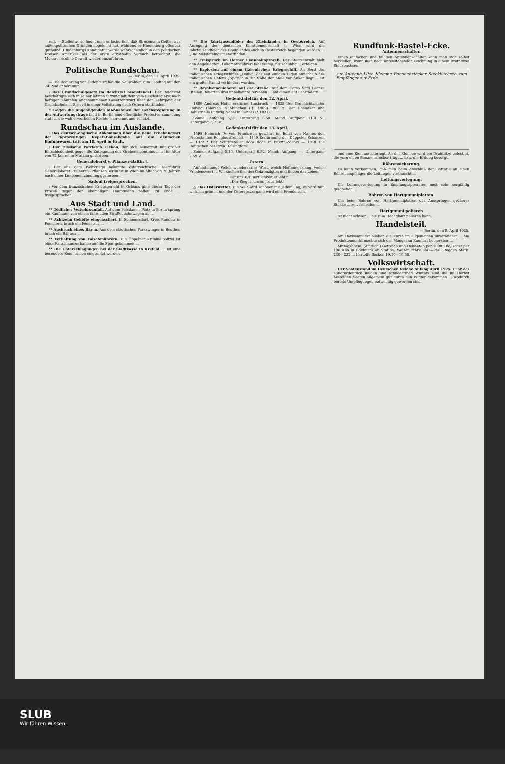reit. — Stellenweise findet man es lächerlich, daß Stresemann Geßler aus außenpolitischen Gründen abgelehnt hat, während er Hindenburg offenbar gutheiße. Hindenburgs Kandidatur werde wahrscheinlich in den politischen Kreisen Amerikas als der erste ernsthafte Versuch betrachtet, die Monarchie ohne Gewalt wieder einzuführen.
Politische Rundschau.
— Berlin, den 11. April 1925.
— Die Regierung von Oldenburg hat die Neuwahlen zum Landtag auf den 24. Mai anberaumt.
: Das Grundschulgesetz im Reichsrat beanstandet. Der Reichsrat beschäftigte sich in seiner letzten Sitzung mit dem vom Reichstag erst nach heftigen Kämpfen angenommenen Gesetzentwurf über den Lehrgang der Grundschule ... Sie soll in einer Vollsitzung nach Ostern stattfinden.
:: Gegen die ungenügenden Maßnahmen der Reichsregierung in der Aufwertungsfrage fand in Berlin eine öffentliche Protestversammlung statt ... die wohlerworbenen Rechte anerkennt und schützt.
Rundschau im Auslande.
: Das deutsch-englische Abkommen über die neue Erhebungsart der 26prozentigen Reparationsabgabe auf die deutschen Einfuhrwaren tritt am 10. April in Kraft.
: Der russische Patriarch Tichon, der sich seinerzeit mit großer Entschiedenheit gegen die Enteignung des Kircheneigentums ... ist im Alter von 72 Jahren in Moskau gestorben.
Generaloberst v. Pflanzer-Baltin †.
: Der aus dem Weltkriege bekannte österreichische Heerführer Generaloberst Freiherr v. Pflanzer-Berlin ist in Wien im Alter von 70 Jahren nach einer Lungenentzündung gestorben ...
Sadoul freigesprochen.
: Vor dem französischen Kriegsgericht in Orleans ging dieser Tage der Prozeß gegen den ehemaligen Hauptmann Sadoul zu Ende ... freigesprochen.
Aus Stadt und Land.
** Tödlicher Verkehrsunfall. Auf dem Potsdamer Platz in Berlin sprang ein Kaufmann von einem fahrenden Straßenbahnwagen ab ...
** Achtzehn Gehöfte eingeäschert. In Sommersdorf, Kreis Randow in Pommern, brach ein Feuer aus ...
** Ausbruch eines Bären. Aus dem städtischen Parkzwinger in Beuthen brach ein Bär aus ...
** Verhaftung von Falschmünzern. Die Oppelner Kriminalpolizei ist einer Falschmünzerbande auf die Spur gekommen ...
** Die Unterschlagungen bei der Stadtkasse in Krefeld. ... ist eine besondere Kommission eingesetzt worden.
** Die Jahrtausendfeier des Rheinlandes in Oesterreich. Auf Anregung der deutschen Kunstgemeinschaft in Wien wird die Jahrtausendfeier des Rheinlandes auch in Oesterreich begangen werden ... „Die Meistersinger" stattfinden.
** Freispruch im Herner Eisenbahnprozeß. Der Staatsanwalt hielt den Angeklagten, Lokomotivführer Haberkamp, für schuldig ... erfolgen.
** Explosion auf einem italienischen Kriegsschiff. An Bord des italienischen Kriegsschiffes „Duilio", das seit einigen Tagen außerhalb des italienischen Hafens „Spezia" in der Nähe der Mole vor Anker liegt ... ist ein großer Brand verhindert worden.
** Revolverschießerei auf der Straße. Auf dem Corso Saffi Faenza (Italien) feuerten drei unbekannte Personen ... entkamen auf Fahrrädern.
Gedenktafel für den 12. April.
1809 Andreas Hofer erstürmt Innsbruck — 1825 Der Geschichtsmaler Ludwig Thiersch in München († 1909) 1888 † Der Chemiker und Industrielle Ludwig Nobel in Cannes (* 1831).
Sonne: Aufgang 5,13, Untergang 6,50. Mond: Aufgang 11,0 N., Untergang 7,19 V.
Gedenktafel für den 13. April.
1598 Heinrich IV. von Frankreich gewährt im Edikt von Nantes den Protestanten Religionsfreiheit — 1849 Erstürmung der Düppeler Schanzen — 1872 * Der Schriftsteller Roda Roda in Puszta-Zdenci — 1918 Die Deutschen besetzen Helsingfors.
Sonne: Aufgang 5,10, Untergang 6,52. Mond: Aufgang —, Untergang 7,59 V.
Ostern.
Auferstehung! Welch wundersames Wort, welch Hoffnungsklang, welch Friedenswort ... Wir suchen ihn, den Gekreuzigten und finden das Leben!
Der uns zur Herrlichkeit erhebt!"
„Der Sieg ist unser, Jesus lebt!
△ Das Osterwetter. Die Welt wird schöner mit jedem Tag, es wird nun wirklich grün ... und der Osterspaziergang wird eine Freude sein.
Rundfunk-Bastel-Ecke.
Antennenschalter.
Einen einfachen und billigen Antennenschalter kann man sich selbst herstellen, wenn man nach untenstehender Zeichnung in einem Brett zwei Steckbuchsen
zur Antenne Litze Klemme Bananenstecker Steckbuchsen zum Empfänger zur Erde
und eine Klemme anbringt. An der Klemme wird ein Drahtlitze befestigt, die vorn einen Bananenstecker trägt ... bzw. die Erdung besorgt.
Röhrensicherung.
Es kann vorkommen, daß man beim Anschluß der Batterie an einen Röhrenempfänger die Leitungen vertauscht ...
Leitungsverlegung.
Die Leitungsverlegung in Empfangsapparaten muß sehr sorgfältig geschehen ...
Bohren von Hartgummiplatten.
Um beim Bohren von Hartgummiplatten das Ausspringen größerer Stücke ... zu vermeiden ...
Hartgummi polieren
ist nicht schwer ... bis zum Hochglanz polieren kann.
Handelsteil.
— Berlin, den 9. April 1925.
Am Devisenmarkt blieben die Kurse im allgemeinen unverändert ... Am Produktenmarkt machte sich der Mangel an Kauflust bemerkbar ...
Mittagsbörse. (Amtlich.) Getreide und Oelsaaten per 1000 Kilo, sonst per 100 Kilo in Goldmark ab Station: Weizen Märk. 247—250. Roggen Märk. 230—232 ... Kartoffelflocken 19.10—19.50.
Volkswirtschaft.
Der Saatenstand im Deutschen Reiche Anfang April 1925. Dank des außerordentlich milden und schneearmen Winters sind die im Herbst bestellten Saaten allgemein gut durch den Winter gekommen ... wodurch bereits Umpflügungen notwendig geworden sind.
SLUB
Wir führen Wissen.